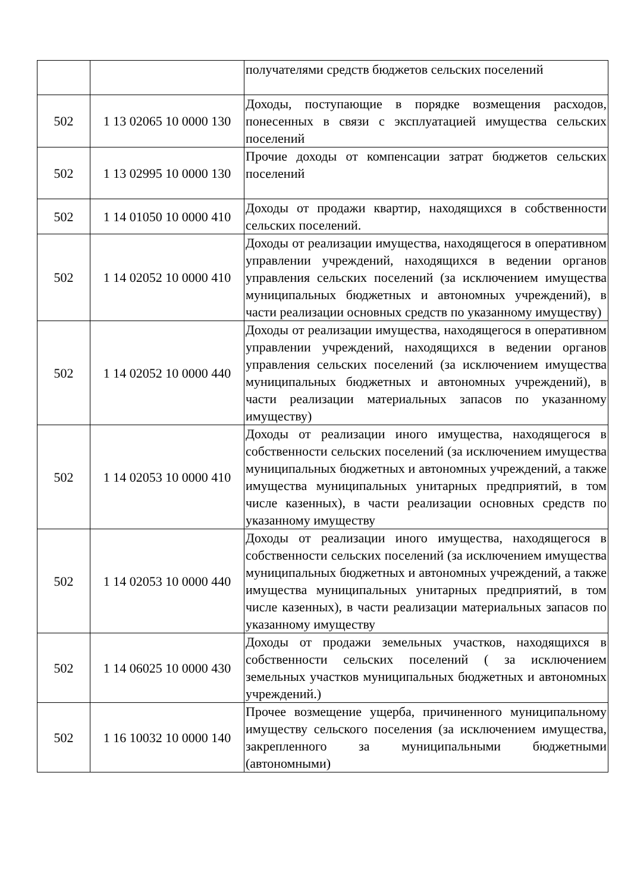| | | получателями средств бюджетов сельских поселений |
| 502 | 1 13 02065 10 0000 130 | Доходы, поступающие в порядке возмещения расходов, понесенных в связи с эксплуатацией имущества сельских поселений |
| 502 | 1 13 02995 10 0000 130 | Прочие доходы от компенсации затрат бюджетов сельских поселений |
| 502 | 1 14 01050 10 0000 410 | Доходы от продажи квартир, находящихся в собственности сельских поселений. |
| 502 | 1 14 02052 10 0000 410 | Доходы от реализации имущества, находящегося в оперативном управлении учреждений, находящихся в ведении органов управления сельских поселений (за исключением имущества муниципальных бюджетных и автономных учреждений), в части реализации основных средств по указанному имуществу) |
| 502 | 1 14 02052 10 0000 440 | Доходы от реализации имущества, находящегося в оперативном управлении учреждений, находящихся в ведении органов управления сельских поселений (за исключением имущества муниципальных бюджетных и автономных учреждений), в части реализации материальных запасов по указанному имуществу) |
| 502 | 1 14 02053 10 0000 410 | Доходы от реализации иного имущества, находящегося в собственности сельских поселений (за исключением имущества муниципальных бюджетных и автономных учреждений, а также имущества муниципальных унитарных предприятий, в том числе казенных), в части реализации основных средств по указанному имуществу |
| 502 | 1 14 02053 10 0000 440 | Доходы от реализации иного имущества, находящегося в собственности сельских поселений (за исключением имущества муниципальных бюджетных и автономных учреждений, а также имущества муниципальных унитарных предприятий, в том числе казенных), в части реализации материальных запасов по указанному имуществу |
| 502 | 1 14 06025 10 0000 430 | Доходы от продажи земельных участков, находящихся в собственности сельских поселений ( за исключением земельных участков муниципальных бюджетных и автономных учреждений.) |
| 502 | 1 16 10032 10 0000 140 | Прочее возмещение ущерба, причиненного муниципальному имуществу сельского поселения (за исключением имущества, закрепленного за муниципальными бюджетными (автономными) |